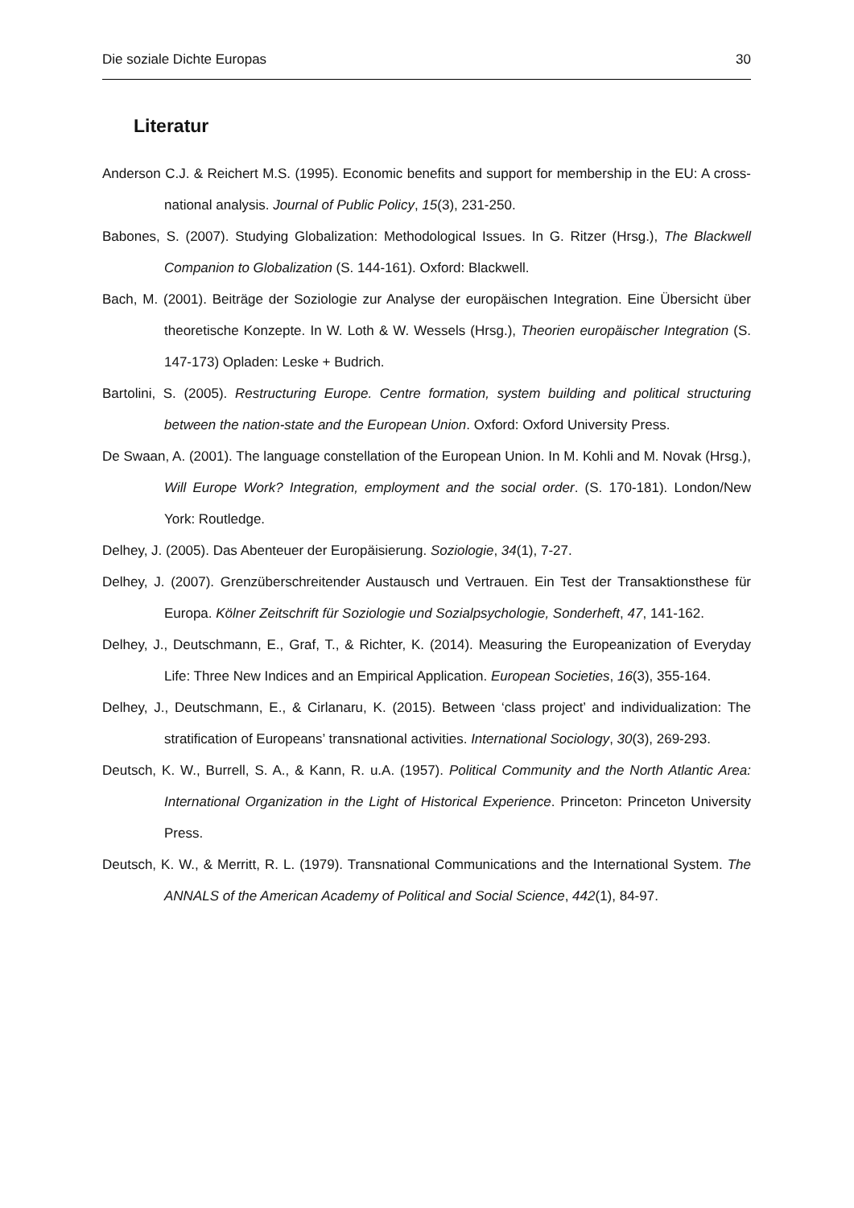Die soziale Dichte Europas 30
Literatur
Anderson C.J. & Reichert M.S. (1995). Economic benefits and support for membership in the EU: A cross-national analysis. Journal of Public Policy, 15(3), 231-250.
Babones, S. (2007). Studying Globalization: Methodological Issues. In G. Ritzer (Hrsg.), The Blackwell Companion to Globalization (S. 144-161). Oxford: Blackwell.
Bach, M. (2001). Beiträge der Soziologie zur Analyse der europäischen Integration. Eine Übersicht über theoretische Konzepte. In W. Loth & W. Wessels (Hrsg.), Theorien europäischer Integration (S. 147-173) Opladen: Leske + Budrich.
Bartolini, S. (2005). Restructuring Europe. Centre formation, system building and political structuring between the nation-state and the European Union. Oxford: Oxford University Press.
De Swaan, A. (2001). The language constellation of the European Union. In M. Kohli and M. Novak (Hrsg.), Will Europe Work? Integration, employment and the social order. (S. 170-181). London/New York: Routledge.
Delhey, J. (2005). Das Abenteuer der Europäisierung. Soziologie, 34(1), 7-27.
Delhey, J. (2007). Grenzüberschreitender Austausch und Vertrauen. Ein Test der Transaktionsthese für Europa. Kölner Zeitschrift für Soziologie und Sozialpsychologie, Sonderheft, 47, 141-162.
Delhey, J., Deutschmann, E., Graf, T., & Richter, K. (2014). Measuring the Europeanization of Everyday Life: Three New Indices and an Empirical Application. European Societies, 16(3), 355-164.
Delhey, J., Deutschmann, E., & Cirlanaru, K. (2015). Between ‘class project’ and individualization: The stratification of Europeans’ transnational activities. International Sociology, 30(3), 269-293.
Deutsch, K. W., Burrell, S. A., & Kann, R. u.A. (1957). Political Community and the North Atlantic Area: International Organization in the Light of Historical Experience. Princeton: Princeton University Press.
Deutsch, K. W., & Merritt, R. L. (1979). Transnational Communications and the International System. The ANNALS of the American Academy of Political and Social Science, 442(1), 84-97.